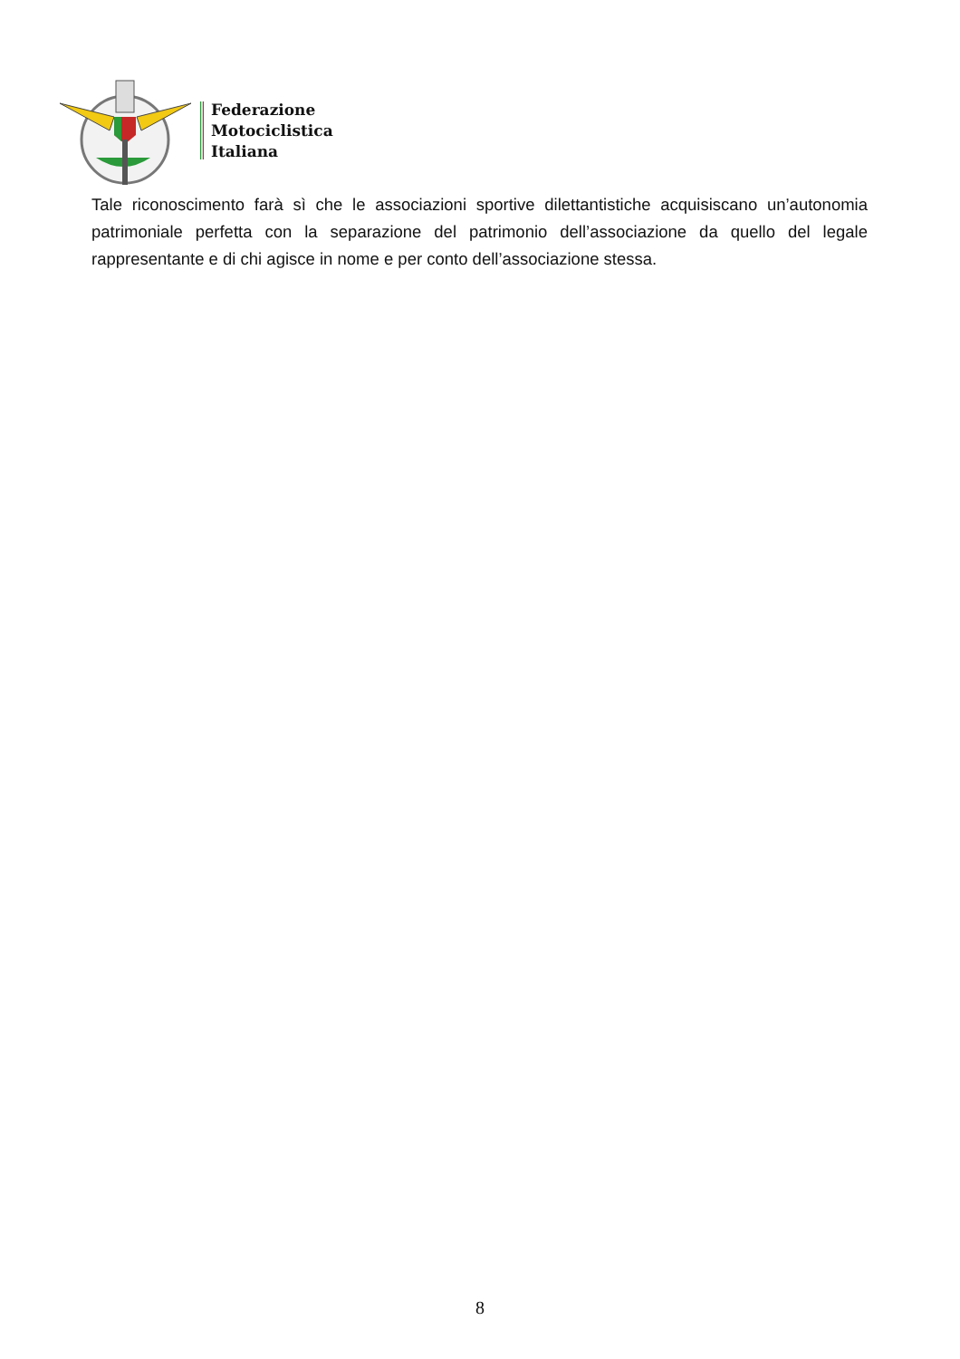Federazione
Motociclistica
Italiana
Tale riconoscimento farà sì che le associazioni sportive dilettantistiche acquisiscano un’autonomia patrimoniale perfetta con la separazione del patrimonio dell’associazione da quello del legale rappresentante e di chi agisce in nome e per conto dell’associazione stessa.
8